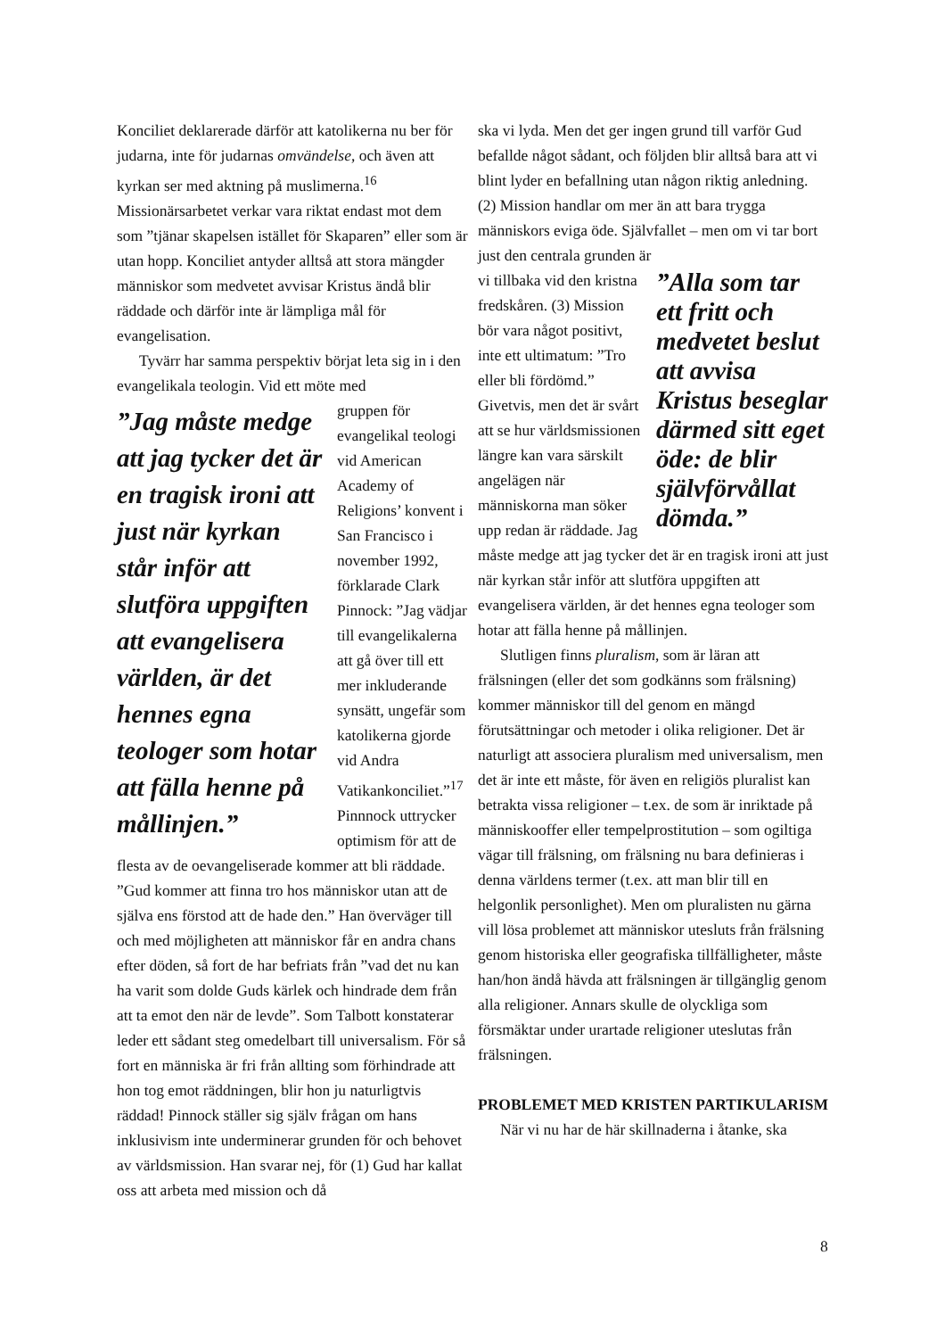Konciliet deklarerade därför att katolikerna nu ber för judarna, inte för judarnas omvändelse, och även att kyrkan ser med aktning på muslimerna.<sup>16</sup> Missionärsarbetet verkar vara riktat endast mot dem som ”tjänar skapelsen istället för Skaparen” eller som är utan hopp. Konciliet antyder alltså att stora mängder människor som medvetet avvisar Kristus ändå blir räddade och därför inte är lämpliga mål för evangelisation.
Tyvärr har samma perspektiv börjat leta sig in i den evangelikala teologin. Vid ett möte med
”Jag måste medge att jag tycker det är en tragisk ironi att just när kyrkan står inför att slutföra uppgiften att evangelisera världen, är det hennes egna teologer som hotar att fälla henne på mållinjen.”
gruppen för evangelikal teologi vid American Academy of Religions’ konvent i San Francisco i november 1992, förklarade Clark Pinnock: ”Jag vädjar till evangelikalerna att gå över till ett mer inkluderande synsätt, ungefär som katolikerna gjorde vid Andra Vatikankonciliet.”<sup>17</sup> Pinnnock uttrycker optimism för att de flesta av de oevangeliserade kommer att bli räddade. ”Gud kommer att finna tro hos människor utan att de själva ens förstod att de hade den.” Han överväger till och med möjligheten att människor får en andra chans efter döden, så fort de har befriats från ”vad det nu kan ha varit som dolde Guds kärlek och hindrade dem från att ta emot den när de levde”. Som Talbott konstaterar leder ett sådant steg omedelbart till universalism. För så fort en människa är fri från allting som förhindrade att hon tog emot räddningen, blir hon ju naturligtvis räddad! Pinnock ställer sig själv frågan om hans inklusivism inte underminerar grunden för och behovet av världsmission. Han svarar nej, för (1) Gud har kallat oss att arbeta med mission och då
ska vi lyda. Men det ger ingen grund till varför Gud befallde något sådant, och följden blir alltså bara att vi blint lyder en befallning utan någon riktig anledning. (2) Mission handlar om mer än att bara trygga människors eviga öde. Självfallet – men om vi tar bort just den centrala grunden är
”Alla som tar ett fritt och medvetet beslut att avvisa Kristus beseglar därmed sitt eget öde: de blir självförvållat dömda.”
vi tillbaka vid den kristna fredskåren. (3) Mission bör vara något positivt, inte ett ultimatum: ”Tro eller bli fördömd.” Givetvis, men det är svårt att se hur världsmissionen längre kan vara särskilt angelägen när människorna man söker upp redan är räddade. Jag måste medge att jag tycker det är en tragisk ironi att just när kyrkan står inför att slutföra uppgiften att evangelisera världen, är det hennes egna teologer som hotar att fälla henne på mållinjen.
Slutligen finns pluralism, som är läran att frälsningen (eller det som godkänns som frälsning) kommer människor till del genom en mängd förutsättningar och metoder i olika religioner. Det är naturligt att associera pluralism med universalism, men det är inte ett måste, för även en religiös pluralist kan betrakta vissa religioner – t.ex. de som är inriktade på människooffer eller tempelprostitution – som ogiltiga vägar till frälsning, om frälsning nu bara definieras i denna världens termer (t.ex. att man blir till en helgonlik personlighet). Men om pluralisten nu gärna vill lösa problemet att människor utesluts från frälsning genom historiska eller geografiska tillfälligheter, måste han/hon ändå hävda att frälsningen är tillgänglig genom alla religioner. Annars skulle de olyckliga som försmäktar under urartade religioner uteslutas från frälsningen.
PROBLEMET MED KRISTEN PARTIKULARISM
När vi nu har de här skillnaderna i åtanke, ska
8